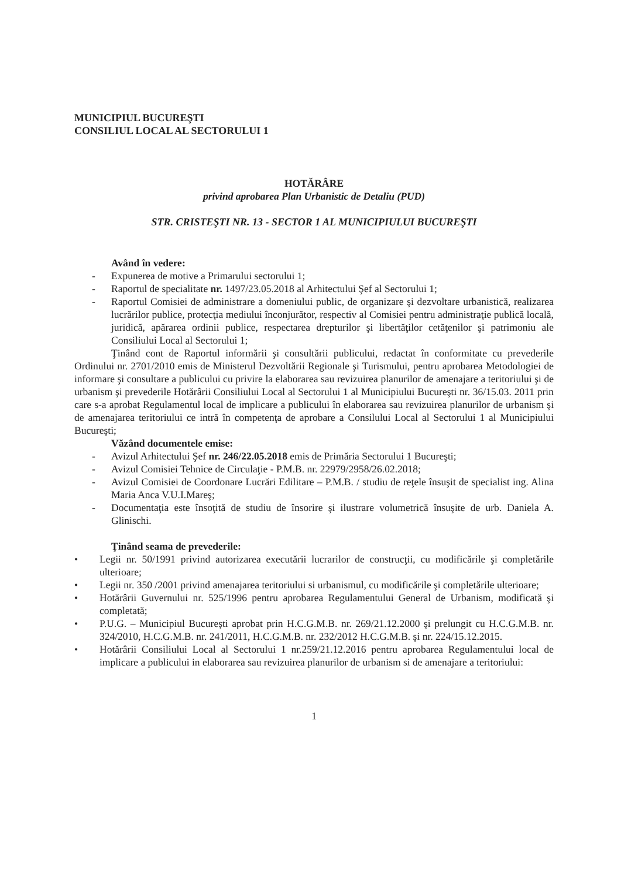MUNICIPIUL BUCUREŞTI
CONSILIUL LOCAL AL SECTORULUI 1
HOTĂRÂRE
privind aprobarea Plan Urbanistic de Detaliu (PUD)
STR. CRISTEŞTI NR. 13 - SECTOR 1 AL MUNICIPIULUI BUCUREŞTI
Având în vedere:
- Expunerea de motive a Primarului sectorului 1;
- Raportul de specialitate nr. 1497/23.05.2018 al Arhitectului Şef al Sectorului 1;
- Raportul Comisiei de administrare a domeniului public, de organizare şi dezvoltare urbanistică, realizarea lucrărilor publice, protecţia mediului înconjurător, respectiv al Comisiei pentru administraţie publică locală, juridică, apărarea ordinii publice, respectarea drepturilor şi libertăţilor cetăţenilor şi patrimoniu ale Consiliului Local al Sectorului 1;
Ţinând cont de Raportul informării şi consultării publicului, redactat în conformitate cu prevederile Ordinului nr. 2701/2010 emis de Ministerul Dezvoltării Regionale şi Turismului, pentru aprobarea Metodologiei de informare şi consultare a publicului cu privire la elaborarea sau revizuirea planurilor de amenajare a teritoriului şi de urbanism şi prevederile Hotărârii Consiliului Local al Sectorului 1 al Municipiului Bucureşti nr. 36/15.03. 2011 prin care s-a aprobat Regulamentul local de implicare a publicului în elaborarea sau revizuirea planurilor de urbanism şi de amenajarea teritoriului ce intră în competenţa de aprobare a Consilului Local al Sectorului 1 al Municipiului Bucureşti;
Văzând documentele emise:
- Avizul Arhitectului Şef nr. 246/22.05.2018 emis de Primăria Sectorului 1 Bucureşti;
- Avizul Comisiei Tehnice de Circulaţie - P.M.B. nr. 22979/2958/26.02.2018;
- Avizul Comisiei de Coordonare Lucrări Edilitare – P.M.B. / studiu de reţele însuşit de specialist ing. Alina Maria Anca V.U.I.Mareş;
- Documentaţia este însoţită de studiu de însorire şi ilustrare volumetrică însuşite de urb. Daniela A. Glinischi.
Ţinând seama de prevederile:
• Legii nr. 50/1991 privind autorizarea executării lucrarilor de construcţii, cu modificările şi completările ulterioare;
• Legii nr. 350 /2001 privind amenajarea teritoriului si urbanismul, cu modificările şi completările ulterioare;
• Hotărârii Guvernului nr. 525/1996 pentru aprobarea Regulamentului General de Urbanism, modificată şi completată;
• P.U.G. – Municipiul Bucureşti aprobat prin H.C.G.M.B. nr. 269/21.12.2000 şi prelungit cu H.C.G.M.B. nr. 324/2010, H.C.G.M.B. nr. 241/2011, H.C.G.M.B. nr. 232/2012 H.C.G.M.B. şi nr. 224/15.12.2015.
• Hotărârii Consiliului Local al Sectorului 1 nr.259/21.12.2016 pentru aprobarea Regulamentului local de implicare a publicului in elaborarea sau revizuirea planurilor de urbanism si de amenajare a teritoriului:
1